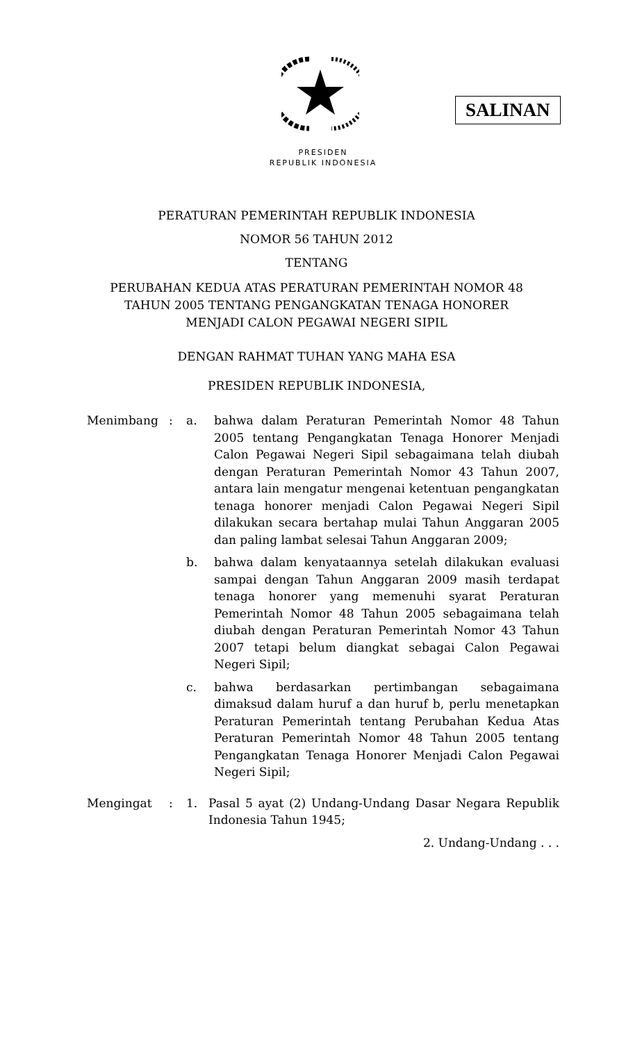SALINAN
PRESIDEN
REPUBLIK INDONESIA
PERATURAN PEMERINTAH REPUBLIK INDONESIA
NOMOR 56 TAHUN 2012
TENTANG
PERUBAHAN KEDUA ATAS PERATURAN PEMERINTAH NOMOR 48
TAHUN 2005 TENTANG PENGANGKATAN TENAGA HONORER
MENJADI CALON PEGAWAI NEGERI SIPIL
DENGAN RAHMAT TUHAN YANG MAHA ESA
PRESIDEN REPUBLIK INDONESIA,
| Menimbang | : | a. | bahwa dalam Peraturan Pemerintah Nomor 48 Tahun 2005 tentang Pengangkatan Tenaga Honorer Menjadi Calon Pegawai Negeri Sipil sebagaimana telah diubah dengan Peraturan Pemerintah Nomor 43 Tahun 2007, antara lain mengatur mengenai ketentuan pengangkatan tenaga honorer menjadi Calon Pegawai Negeri Sipil dilakukan secara bertahap mulai Tahun Anggaran 2005 dan paling lambat selesai Tahun Anggaran 2009; |
| | | b. | bahwa dalam kenyataannya setelah dilakukan evaluasi sampai dengan Tahun Anggaran 2009 masih terdapat tenaga honorer yang memenuhi syarat Peraturan Pemerintah Nomor 48 Tahun 2005 sebagaimana telah diubah dengan Peraturan Pemerintah Nomor 43 Tahun 2007 tetapi belum diangkat sebagai Calon Pegawai Negeri Sipil; |
| | | c. | bahwa berdasarkan pertimbangan sebagaimana dimaksud dalam huruf a dan huruf b, perlu menetapkan Peraturan Pemerintah tentang Perubahan Kedua Atas Peraturan Pemerintah Nomor 48 Tahun 2005 tentang Pengangkatan Tenaga Honorer Menjadi Calon Pegawai Negeri Sipil; |
| Mengingat | : | 1. | Pasal 5 ayat (2) Undang-Undang Dasar Negara Republik Indonesia Tahun 1945; |
2. Undang-Undang . . .